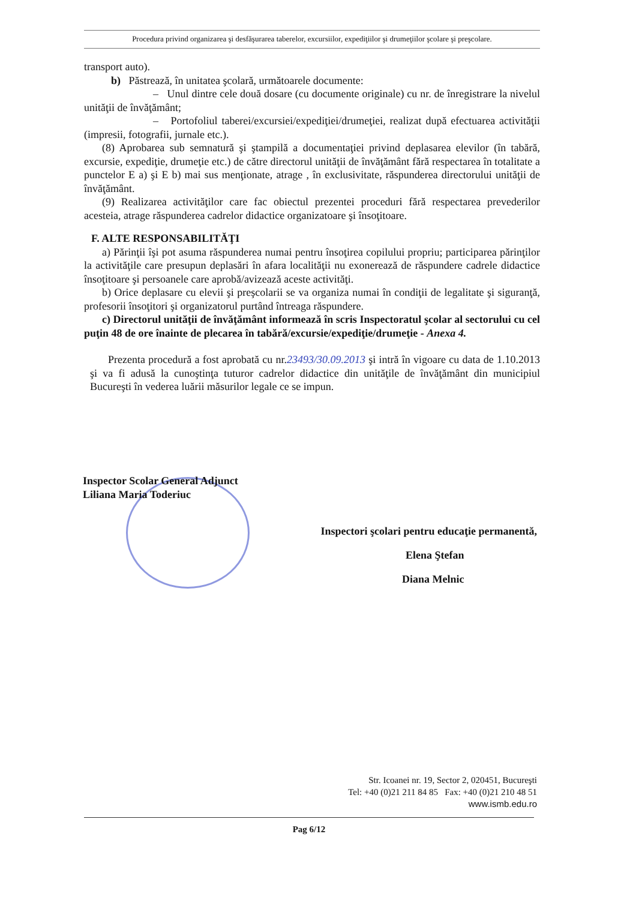Procedura privind organizarea şi desfăşurarea taberelor, excursiilor, expediţiilor şi drumeţiilor şcolare şi preşcolare.
transport auto).
b) Păstrează, în unitatea şcolară, următoarele documente:
– Unul dintre cele două dosare (cu documente originale) cu nr. de înregistrare la nivelul unităţii de învăţământ;
– Portofoliul taberei/excursiei/expediţiei/drumeţiei, realizat după efectuarea activităţii (impresii, fotografii, jurnale etc.).
(8) Aprobarea sub semnatură şi ştampilă a documentaţiei privind deplasarea elevilor (în tabără, excursie, expediţie, drumeţie etc.) de către directorul unităţii de învăţământ fără respectarea în totalitate a punctelor E a) şi E b) mai sus menţionate, atrage , în exclusivitate, răspunderea directorului unităţii de învăţământ.
(9) Realizarea activităţilor care fac obiectul prezentei proceduri fără respectarea prevederilor acesteia, atrage răspunderea cadrelor didactice organizatoare şi însoţitoare.
F. ALTE RESPONSABILITĂŢI
a) Părinţii îşi pot asuma răspunderea numai pentru însoţirea copilului propriu; participarea părinţilor la activităţile care presupun deplasări în afara localităţii nu exonerează de răspundere cadrele didactice însoţitoare şi persoanele care aprobă/avizează aceste activităţi.
b) Orice deplasare cu elevii şi preşcolarii se va organiza numai în condiţii de legalitate şi siguranţă, profesorii însoţitori şi organizatorul purtând întreaga răspundere.
c) Directorul unităţii de învăţământ informează în scris Inspectoratul şcolar al sectorului cu cel puţin 48 de ore înainte de plecarea în tabără/excursie/expediţie/drumeţie - Anexa 4.
Prezenta procedură a fost aprobată cu nr.23493/30.09.2013 şi intră în vigoare cu data de 1.10.2013 şi va fi adusă la cunoştinţa tuturor cadrelor didactice din unităţile de învăţământ din municipiul Bucureşti în vederea luării măsurilor legale ce se impun.
Inspector Scolar General Adjunct
Liliana Maria Toderiuc
Inspectori şcolari pentru educaţie permanentă,
Elena Ştefan
Diana Melnic
Str. Icoanei nr. 19, Sector 2, 020451, Bucureşti
Tel: +40 (0)21 211 84 85 Fax: +40 (0)21 210 48 51
www.ismb.edu.ro
Pag 6/12